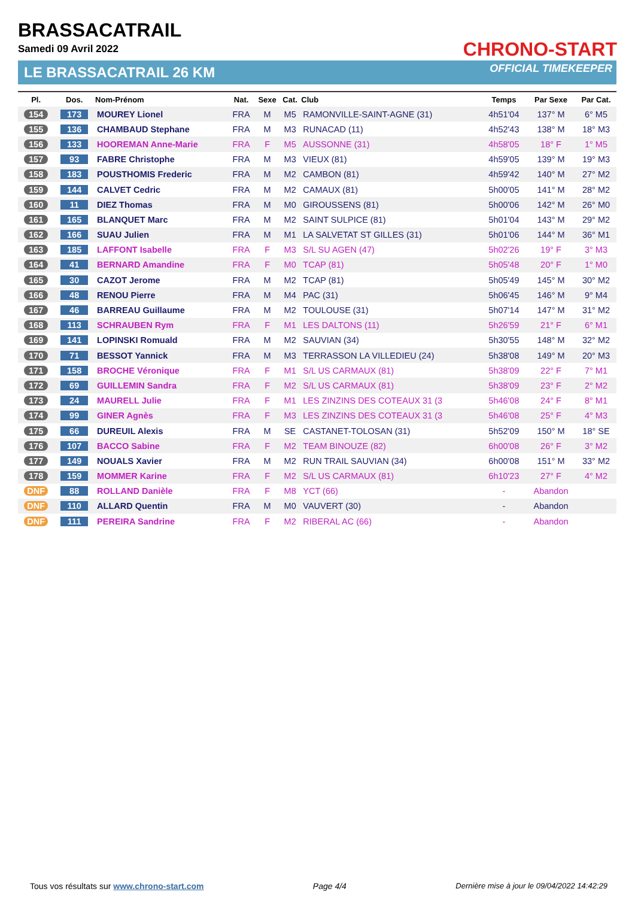BRASSACATRAIL
Samedi 09 Avril 2022
LE BRASSACATRAIL 26 KM
CHRONO-START
OFFICIAL TIMEKEEPER
| Pl. | Dos. | Nom-Prénom | Nat. | Sexe | Cat. | Club | Temps | Par Sexe | Par Cat. |
| --- | --- | --- | --- | --- | --- | --- | --- | --- | --- |
| 154 | 173 | MOUREY Lionel | FRA | M | M5 | RAMONVILLE-SAINT-AGNE (31) | 4h51'04 | 137° M | 6° M5 |
| 155 | 136 | CHAMBAUD Stephane | FRA | M | M3 | RUNACAD (11) | 4h52'43 | 138° M | 18° M3 |
| 156 | 133 | HOOREMAN Anne-Marie | FRA | F | M5 | AUSSONNE (31) | 4h58'05 | 18° F | 1° M5 |
| 157 | 93 | FABRE Christophe | FRA | M | M3 | VIEUX (81) | 4h59'05 | 139° M | 19° M3 |
| 158 | 183 | POUSTHOMIS Frederic | FRA | M | M2 | CAMBON (81) | 4h59'42 | 140° M | 27° M2 |
| 159 | 144 | CALVET Cedric | FRA | M | M2 | CAMAUX (81) | 5h00'05 | 141° M | 28° M2 |
| 160 | 11 | DIEZ Thomas | FRA | M | M0 | GIROUSSENS (81) | 5h00'06 | 142° M | 26° M0 |
| 161 | 165 | BLANQUET Marc | FRA | M | M2 | SAINT SULPICE (81) | 5h01'04 | 143° M | 29° M2 |
| 162 | 166 | SUAU Julien | FRA | M | M1 | LA SALVETAT ST GILLES (31) | 5h01'06 | 144° M | 36° M1 |
| 163 | 185 | LAFFONT Isabelle | FRA | F | M3 | S/L SU AGEN (47) | 5h02'26 | 19° F | 3° M3 |
| 164 | 41 | BERNARD Amandine | FRA | F | M0 | TCAP (81) | 5h05'48 | 20° F | 1° M0 |
| 165 | 30 | CAZOT Jerome | FRA | M | M2 | TCAP (81) | 5h05'49 | 145° M | 30° M2 |
| 166 | 48 | RENOU Pierre | FRA | M | M4 | PAC (31) | 5h06'45 | 146° M | 9° M4 |
| 167 | 46 | BARREAU Guillaume | FRA | M | M2 | TOULOUSE (31) | 5h07'14 | 147° M | 31° M2 |
| 168 | 113 | SCHRAUBEN Rym | FRA | F | M1 | LES DALTONS (11) | 5h26'59 | 21° F | 6° M1 |
| 169 | 141 | LOPINSKI Romuald | FRA | M | M2 | SAUVIAN (34) | 5h30'55 | 148° M | 32° M2 |
| 170 | 71 | BESSOT Yannick | FRA | M | M3 | TERRASSON LA VILLEDIEU (24) | 5h38'08 | 149° M | 20° M3 |
| 171 | 158 | BROCHE Véronique | FRA | F | M1 | S/L US CARMAUX (81) | 5h38'09 | 22° F | 7° M1 |
| 172 | 69 | GUILLEMIN Sandra | FRA | F | M2 | S/L US CARMAUX (81) | 5h38'09 | 23° F | 2° M2 |
| 173 | 24 | MAURELL Julie | FRA | F | M1 | LES ZINZINS DES COTEAUX 31 (3 | 5h46'08 | 24° F | 8° M1 |
| 174 | 99 | GINER Agnès | FRA | F | M3 | LES ZINZINS DES COTEAUX 31 (3 | 5h46'08 | 25° F | 4° M3 |
| 175 | 66 | DUREUIL Alexis | FRA | M | SE | CASTANET-TOLOSAN (31) | 5h52'09 | 150° M | 18° SE |
| 176 | 107 | BACCO Sabine | FRA | F | M2 | TEAM BINOUZE (82) | 6h00'08 | 26° F | 3° M2 |
| 177 | 149 | NOUALS Xavier | FRA | M | M2 | RUN TRAIL SAUVIAN (34) | 6h00'08 | 151° M | 33° M2 |
| 178 | 159 | MOMMER Karine | FRA | F | M2 | S/L US CARMAUX (81) | 6h10'23 | 27° F | 4° M2 |
| DNF | 88 | ROLLAND Danièle | FRA | F | M8 | YCT (66) | - | Abandon | |
| DNF | 110 | ALLARD Quentin | FRA | M | M0 | VAUVERT (30) | - | Abandon | |
| DNF | 111 | PEREIRA Sandrine | FRA | F | M2 | RIBERAL AC (66) | - | Abandon | |
Tous vos résultats sur www.chrono-start.com Page 4/4 Dernière mise à jour le 09/04/2022 14:42:29